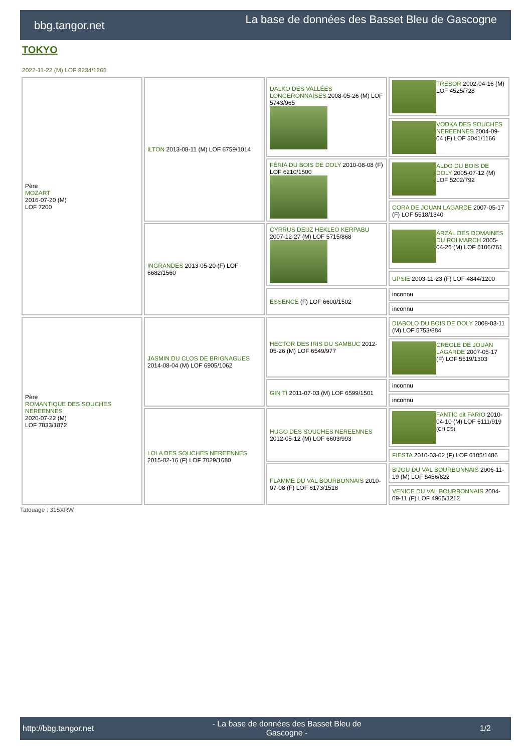bbg.tangor.net
La base de données des Basset Bleu de Gascogne
TOKYO
2022-11-22 (M) LOF 8234/1265
| Père MOZART 2016-07-20 (M) LOF 7200 | ILTON 2013-08-11 (M) LOF 6759/1014 | DALKO DES VALLÉES LONGERONNAISES 2008-05-26 (M) LOF 5743/965 | TRESOR 2002-04-16 (M) LOF 4525/728 |
| | | | VODKA DES SOUCHES NEREENNES 2004-09-04 (F) LOF 5041/1166 |
| | | FÉRIA DU BOIS DE DOLY 2010-08-08 (F) LOF 6210/1500 | ALDO DU BOIS DE DOLY 2005-07-12 (M) LOF 5202/792 |
| | | | CORA DE JOUAN LAGARDE 2007-05-17 (F) LOF 5518/1340 |
| | INGRANDES 2013-05-20 (F) LOF 6682/1560 | CYRRUS DEUZ HEKLEO KERPABU 2007-12-27 (M) LOF 5715/868 | ARZAL DES DOMAINES DU ROI MARCH 2005-04-26 (M) LOF 5106/761 |
| | | | UPSIE 2003-11-23 (F) LOF 4844/1200 |
| | | ESSENCE (F) LOF 6600/1502 | inconnu |
| | | | inconnu |
| Père ROMANTIQUE DES SOUCHES NEREENNES 2020-07-22 (M) LOF 7833/1872 | JASMIN DU CLOS DE BRIGNAGUES 2014-08-04 (M) LOF 6905/1062 | HECTOR DES IRIS DU SAMBUC 2012-05-26 (M) LOF 6549/977 | DIABOLO DU BOIS DE DOLY 2008-03-11 (M) LOF 5753/884 |
| | | | CREOLE DE JOUAN LAGARDE 2007-05-17 (F) LOF 5519/1303 |
| | | GIN TI 2011-07-03 (M) LOF 6599/1501 | inconnu |
| | | | inconnu |
| | LOLA DES SOUCHES NEREENNES 2015-02-16 (F) LOF 7029/1680 | HUGO DES SOUCHES NEREENNES 2012-05-12 (M) LOF 6603/993 | FANTIC dit FARIO 2010-04-10 (M) LOF 6111/919 (CH CS) |
| | | | FIESTA 2010-03-02 (F) LOF 6105/1486 |
| | | FLAMME DU VAL BOURBONNAIS 2010-07-08 (F) LOF 6173/1518 | BIJOU DU VAL BOURBONNAIS 2006-11-19 (M) LOF 5456/822 |
| | | | VENICE DU VAL BOURBONNAIS 2004-09-11 (F) LOF 4965/1212 |
Tatouage : 315XRW
http://bbg.tangor.net - La base de données des Basset Bleu de
Gascogne - 1/2